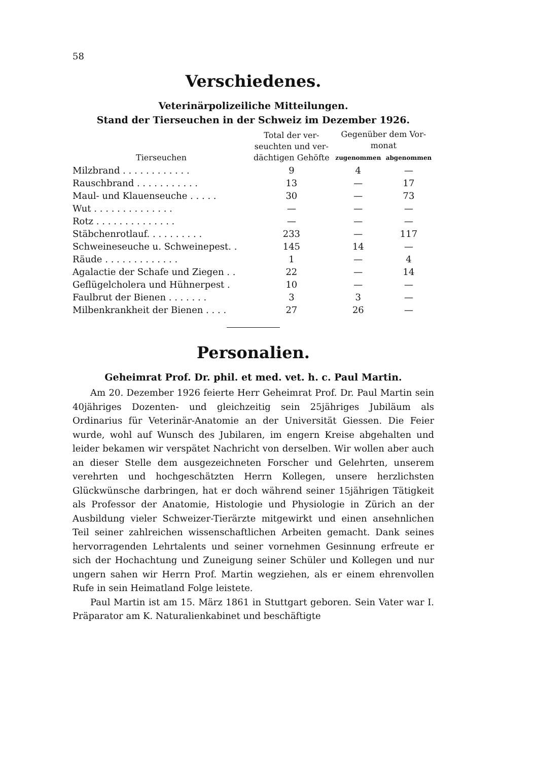58
Verschiedenes.
Veterinärpolizeiliche Mitteilungen.
Stand der Tierseuchen in der Schweiz im Dezember 1926.
| Tierseuchen | Total der ver- seuchten und ver- dächtigen Gehöfte | Gegenüber dem Vor- monat | |
| --- | --- | --- | --- |
| | | zugenommen | abgenommen |
| Milzbrand . . . . . . . . . . . . | 9 | 4 | — |
| Rauschbrand . . . . . . . . . . . | 13 | — | 17 |
| Maul- und Klauenseuche . . . . . | 30 | — | 73 |
| Wut . . . . . . . . . . . . . . | — | — | — |
| Rotz . . . . . . . . . . . . . . | — | — | — |
| Stäbchenrotlauf. . . . . . . . . . | 233 | — | 117 |
| Schweineseuche u. Schweinepest. . | 145 | 14 | — |
| Räude . . . . . . . . . . . . . | 1 | — | 4 |
| Agalactie der Schafe und Ziegen . . | 22 | — | 14 |
| Geflügelcholera und Hühnerpest . | 10 | — | — |
| Faulbrut der Bienen . . . . . . . | 3 | 3 | — |
| Milbenkrankheit der Bienen . . . . | 27 | 26 | — |
Personalien.
Geheimrat Prof. Dr. phil. et med. vet. h. c. Paul Martin.
Am 20. Dezember 1926 feierte Herr Geheimrat Prof. Dr. Paul Martin sein 40jähriges Dozenten- und gleichzeitig sein 25jähriges Jubiläum als Ordinarius für Veterinär-Anatomie an der Universität Giessen. Die Feier wurde, wohl auf Wunsch des Jubilaren, im engern Kreise abgehalten und leider bekamen wir verspätet Nachricht von derselben. Wir wollen aber auch an dieser Stelle dem ausgezeichneten Forscher und Gelehrten, unserem verehrten und hochgeschätzten Herrn Kollegen, unsere herzlichsten Glückwünsche darbringen, hat er doch während seiner 15jährigen Tätigkeit als Professor der Anatomie, Histologie und Physiologie in Zürich an der Ausbildung vieler Schweizer-Tierärzte mitgewirkt und einen ansehnlichen Teil seiner zahlreichen wissenschaftlichen Arbeiten gemacht. Dank seines hervorragenden Lehrtalents und seiner vornehmen Gesinnung erfreute er sich der Hochachtung und Zuneigung seiner Schüler und Kollegen und nur ungern sahen wir Herrn Prof. Martin wegziehen, als er einem ehrenvollen Rufe in sein Heimatland Folge leistete.
Paul Martin ist am 15. März 1861 in Stuttgart geboren. Sein Vater war I. Präparator am K. Naturalienkabinet und beschäftigte